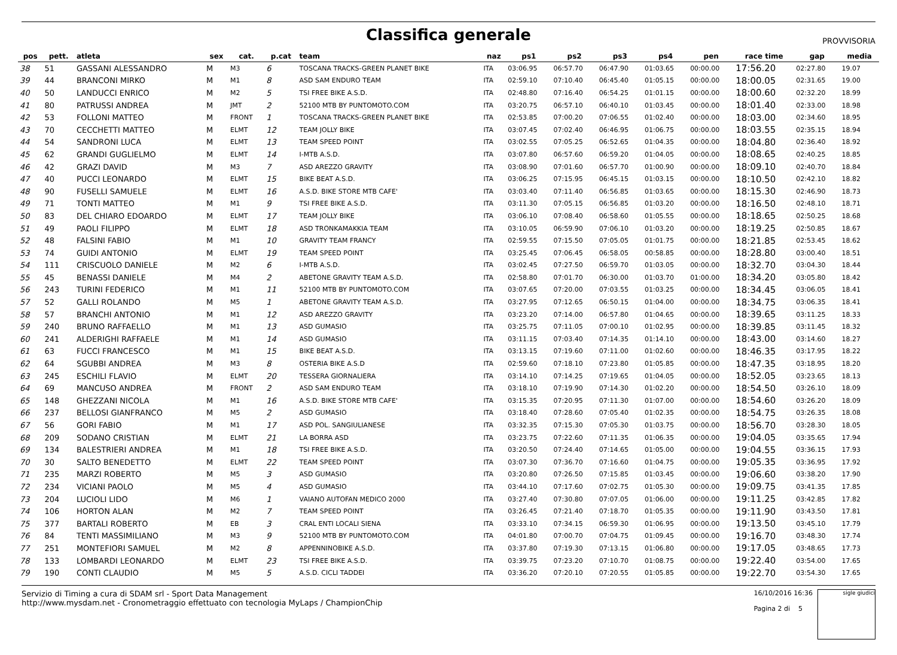Classifica generale
PROVVISORIA
| pos | pett. | atleta | sex | cat. | p.cat | team | naz | ps1 | ps2 | ps3 | ps4 | pen | race time | gap | media |
| --- | --- | --- | --- | --- | --- | --- | --- | --- | --- | --- | --- | --- | --- | --- | --- |
| 38 | 51 | GASSANI ALESSANDRO | M | M3 | 6 | TOSCANA TRACKS-GREEN PLANET BIKE | ITA | 03:06.95 | 06:57.70 | 06:47.90 | 01:03.65 | 00:00.00 | 17:56.20 | 02:27.80 | 19.07 |
| 39 | 44 | BRANCONI MIRKO | M | M1 | 8 | ASD SAM ENDURO TEAM | ITA | 02:59.10 | 07:10.40 | 06:45.40 | 01:05.15 | 00:00.00 | 18:00.05 | 02:31.65 | 19.00 |
| 40 | 50 | LANDUCCI ENRICO | M | M2 | 5 | TSI FREE BIKE A.S.D. | ITA | 02:48.80 | 07:16.40 | 06:54.25 | 01:01.15 | 00:00.00 | 18:00.60 | 02:32.20 | 18.99 |
| 41 | 80 | PATRUSSI ANDREA | M | JMT | 2 | 52100 MTB BY PUNTOMOTO.COM | ITA | 03:20.75 | 06:57.10 | 06:40.10 | 01:03.45 | 00:00.00 | 18:01.40 | 02:33.00 | 18.98 |
| 42 | 53 | FOLLONI MATTEO | M | FRONT | 1 | TOSCANA TRACKS-GREEN PLANET BIKE | ITA | 02:53.85 | 07:00.20 | 07:06.55 | 01:02.40 | 00:00.00 | 18:03.00 | 02:34.60 | 18.95 |
| 43 | 70 | CECCHETTI MATTEO | M | ELMT | 12 | TEAM JOLLY BIKE | ITA | 03:07.45 | 07:02.40 | 06:46.95 | 01:06.75 | 00:00.00 | 18:03.55 | 02:35.15 | 18.94 |
| 44 | 54 | SANDRONI LUCA | M | ELMT | 13 | TEAM SPEED POINT | ITA | 03:02.55 | 07:05.25 | 06:52.65 | 01:04.35 | 00:00.00 | 18:04.80 | 02:36.40 | 18.92 |
| 45 | 62 | GRANDI GUGLIELMO | M | ELMT | 14 | I-MTB A.S.D. | ITA | 03:07.80 | 06:57.60 | 06:59.20 | 01:04.05 | 00:00.00 | 18:08.65 | 02:40.25 | 18.85 |
| 46 | 42 | GRAZI DAVID | M | M3 | 7 | ASD AREZZO GRAVITY | ITA | 03:08.90 | 07:01.60 | 06:57.70 | 01:00.90 | 00:00.00 | 18:09.10 | 02:40.70 | 18.84 |
| 47 | 40 | PUCCI LEONARDO | M | ELMT | 15 | BIKE BEAT A.S.D. | ITA | 03:06.25 | 07:15.95 | 06:45.15 | 01:03.15 | 00:00.00 | 18:10.50 | 02:42.10 | 18.82 |
| 48 | 90 | FUSELLI SAMUELE | M | ELMT | 16 | A.S.D. BIKE STORE MTB CAFE' | ITA | 03:03.40 | 07:11.40 | 06:56.85 | 01:03.65 | 00:00.00 | 18:15.30 | 02:46.90 | 18.73 |
| 49 | 71 | TONTI MATTEO | M | M1 | 9 | TSI FREE BIKE A.S.D. | ITA | 03:11.30 | 07:05.15 | 06:56.85 | 01:03.20 | 00:00.00 | 18:16.50 | 02:48.10 | 18.71 |
| 50 | 83 | DEL CHIARO EDOARDO | M | ELMT | 17 | TEAM JOLLY BIKE | ITA | 03:06.10 | 07:08.40 | 06:58.60 | 01:05.55 | 00:00.00 | 18:18.65 | 02:50.25 | 18.68 |
| 51 | 49 | PAOLI FILIPPO | M | ELMT | 18 | ASD TRONKAMAKKIA TEAM | ITA | 03:10.05 | 06:59.90 | 07:06.10 | 01:03.20 | 00:00.00 | 18:19.25 | 02:50.85 | 18.67 |
| 52 | 48 | FALSINI FABIO | M | M1 | 10 | GRAVITY TEAM FRANCY | ITA | 02:59.55 | 07:15.50 | 07:05.05 | 01:01.75 | 00:00.00 | 18:21.85 | 02:53.45 | 18.62 |
| 53 | 74 | GUIDI ANTONIO | M | ELMT | 19 | TEAM SPEED POINT | ITA | 03:25.45 | 07:06.45 | 06:58.05 | 00:58.85 | 00:00.00 | 18:28.80 | 03:00.40 | 18.51 |
| 54 | 111 | CRISCUOLO DANIELE | M | M2 | 6 | I-MTB A.S.D. | ITA | 03:02.45 | 07:27.50 | 06:59.70 | 01:03.05 | 00:00.00 | 18:32.70 | 03:04.30 | 18.44 |
| 55 | 45 | BENASSI DANIELE | M | M4 | 2 | ABETONE GRAVITY TEAM A.S.D. | ITA | 02:58.80 | 07:01.70 | 06:30.00 | 01:03.70 | 01:00.00 | 18:34.20 | 03:05.80 | 18.42 |
| 56 | 243 | TURINI FEDERICO | M | M1 | 11 | 52100 MTB BY PUNTOMOTO.COM | ITA | 03:07.65 | 07:20.00 | 07:03.55 | 01:03.25 | 00:00.00 | 18:34.45 | 03:06.05 | 18.41 |
| 57 | 52 | GALLI ROLANDO | M | M5 | 1 | ABETONE GRAVITY TEAM A.S.D. | ITA | 03:27.95 | 07:12.65 | 06:50.15 | 01:04.00 | 00:00.00 | 18:34.75 | 03:06.35 | 18.41 |
| 58 | 57 | BRANCHI ANTONIO | M | M1 | 12 | ASD AREZZO GRAVITY | ITA | 03:23.20 | 07:14.00 | 06:57.80 | 01:04.65 | 00:00.00 | 18:39.65 | 03:11.25 | 18.33 |
| 59 | 240 | BRUNO RAFFAELLO | M | M1 | 13 | ASD GUMASIO | ITA | 03:25.75 | 07:11.05 | 07:00.10 | 01:02.95 | 00:00.00 | 18:39.85 | 03:11.45 | 18.32 |
| 60 | 241 | ALDERIGHI RAFFAELE | M | M1 | 14 | ASD GUMASIO | ITA | 03:11.15 | 07:03.40 | 07:14.35 | 01:14.10 | 00:00.00 | 18:43.00 | 03:14.60 | 18.27 |
| 61 | 63 | FUCCI FRANCESCO | M | M1 | 15 | BIKE BEAT A.S.D. | ITA | 03:13.15 | 07:19.60 | 07:11.00 | 01:02.60 | 00:00.00 | 18:46.35 | 03:17.95 | 18.22 |
| 62 | 64 | SGUBBI ANDREA | M | M3 | 8 | OSTERIA BIKE A.S.D | ITA | 02:59.60 | 07:18.10 | 07:23.80 | 01:05.85 | 00:00.00 | 18:47.35 | 03:18.95 | 18.20 |
| 63 | 245 | ESCHILI FLAVIO | M | ELMT | 20 | TESSERA GIORNALIERA | ITA | 03:14.10 | 07:14.25 | 07:19.65 | 01:04.05 | 00:00.00 | 18:52.05 | 03:23.65 | 18.13 |
| 64 | 69 | MANCUSO ANDREA | M | FRONT | 2 | ASD SAM ENDURO TEAM | ITA | 03:18.10 | 07:19.90 | 07:14.30 | 01:02.20 | 00:00.00 | 18:54.50 | 03:26.10 | 18.09 |
| 65 | 148 | GHEZZANI NICOLA | M | M1 | 16 | A.S.D. BIKE STORE MTB CAFE' | ITA | 03:15.35 | 07:20.95 | 07:11.30 | 01:07.00 | 00:00.00 | 18:54.60 | 03:26.20 | 18.09 |
| 66 | 237 | BELLOSI GIANFRANCO | M | M5 | 2 | ASD GUMASIO | ITA | 03:18.40 | 07:28.60 | 07:05.40 | 01:02.35 | 00:00.00 | 18:54.75 | 03:26.35 | 18.08 |
| 67 | 56 | GORI FABIO | M | M1 | 17 | ASD POL. SANGIULIANESE | ITA | 03:32.35 | 07:15.30 | 07:05.30 | 01:03.75 | 00:00.00 | 18:56.70 | 03:28.30 | 18.05 |
| 68 | 209 | SODANO CRISTIAN | M | ELMT | 21 | LA BORRA ASD | ITA | 03:23.75 | 07:22.60 | 07:11.35 | 01:06.35 | 00:00.00 | 19:04.05 | 03:35.65 | 17.94 |
| 69 | 134 | BALESTRIERI ANDREA | M | M1 | 18 | TSI FREE BIKE A.S.D. | ITA | 03:20.50 | 07:24.40 | 07:14.65 | 01:05.00 | 00:00.00 | 19:04.55 | 03:36.15 | 17.93 |
| 70 | 30 | SALTO BENEDETTO | M | ELMT | 22 | TEAM SPEED POINT | ITA | 03:07.30 | 07:36.70 | 07:16.60 | 01:04.75 | 00:00.00 | 19:05.35 | 03:36.95 | 17.92 |
| 71 | 235 | MARZI ROBERTO | M | M5 | 3 | ASD GUMASIO | ITA | 03:20.80 | 07:26.50 | 07:15.85 | 01:03.45 | 00:00.00 | 19:06.60 | 03:38.20 | 17.90 |
| 72 | 234 | VICIANI PAOLO | M | M5 | 4 | ASD GUMASIO | ITA | 03:44.10 | 07:17.60 | 07:02.75 | 01:05.30 | 00:00.00 | 19:09.75 | 03:41.35 | 17.85 |
| 73 | 204 | LUCIOLI LIDO | M | M6 | 1 | VAIANO AUTOFAN MEDICO 2000 | ITA | 03:27.40 | 07:30.80 | 07:07.05 | 01:06.00 | 00:00.00 | 19:11.25 | 03:42.85 | 17.82 |
| 74 | 106 | HORTON ALAN | M | M2 | 7 | TEAM SPEED POINT | ITA | 03:26.45 | 07:21.40 | 07:18.70 | 01:05.35 | 00:00.00 | 19:11.90 | 03:43.50 | 17.81 |
| 75 | 377 | BARTALI ROBERTO | M | EB | 3 | CRAL ENTI LOCALI SIENA | ITA | 03:33.10 | 07:34.15 | 06:59.30 | 01:06.95 | 00:00.00 | 19:13.50 | 03:45.10 | 17.79 |
| 76 | 84 | TENTI MASSIMILIANO | M | M3 | 9 | 52100 MTB BY PUNTOMOTO.COM | ITA | 04:01.80 | 07:00.70 | 07:04.75 | 01:09.45 | 00:00.00 | 19:16.70 | 03:48.30 | 17.74 |
| 77 | 251 | MONTEFIORI SAMUEL | M | M2 | 8 | APPENNINOBIKE A.S.D. | ITA | 03:37.80 | 07:19.30 | 07:13.15 | 01:06.80 | 00:00.00 | 19:17.05 | 03:48.65 | 17.73 |
| 78 | 133 | LOMBARDI LEONARDO | M | ELMT | 23 | TSI FREE BIKE A.S.D. | ITA | 03:39.75 | 07:23.20 | 07:10.70 | 01:08.75 | 00:00.00 | 19:22.40 | 03:54.00 | 17.65 |
| 79 | 190 | CONTI CLAUDIO | M | M5 | 5 | A.S.D. CICLI TADDEI | ITA | 03:36.20 | 07:20.10 | 07:20.55 | 01:05.85 | 00:00.00 | 19:22.70 | 03:54.30 | 17.65 |
Servizio di Timing a cura di SDAM srl - Sport Data Management
http://www.mysdam.net - Cronometraggio effettuato con tecnologia MyLaps / ChampionChip
16/10/2016 16:36
Pagina 2 di 5
sigle giudici